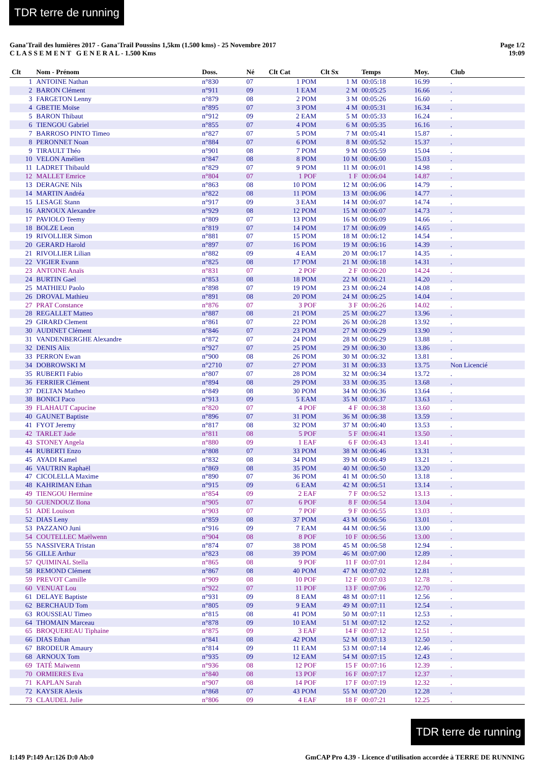TDR terre de running
Gana'Trail des lumières 2017 - Gana'Trail Poussins 1,5km (1.500 kms) - 25 Novembre 2017
C L A S S E M E N T G E N E R A L - 1.500 Kms
Page 1/2
19:09
| Clt | Nom - Prénom | Doss. | Né | Clt Cat | Clt Sx | Temps | Moy. | Club |
| --- | --- | --- | --- | --- | --- | --- | --- | --- |
| 1 | ANTOINE Nathan | n°830 | 07 | 1 POM | 1 M | 00:05:18 | 16.99 | . |
| 2 | BARON Clément | n°911 | 09 | 1 EAM | 2 M | 00:05:25 | 16.66 | . |
| 3 | FARGETON Lenny | n°879 | 08 | 2 POM | 3 M | 00:05:26 | 16.60 | . |
| 4 | GBETIE Moïse | n°895 | 07 | 3 POM | 4 M | 00:05:31 | 16.34 | . |
| 5 | BARON Thibaut | n°912 | 09 | 2 EAM | 5 M | 00:05:33 | 16.24 | . |
| 6 | TIENGOU Gabriel | n°855 | 07 | 4 POM | 6 M | 00:05:35 | 16.16 | . |
| 7 | BARROSO PINTO Timeo | n°827 | 07 | 5 POM | 7 M | 00:05:41 | 15.87 | . |
| 8 | PERONNET Noan | n°884 | 07 | 6 POM | 8 M | 00:05:52 | 15.37 | . |
| 9 | TIRAULT Théo | n°901 | 08 | 7 POM | 9 M | 00:05:59 | 15.04 | . |
| 10 | VELON Amélien | n°847 | 08 | 8 POM | 10 M | 00:06:00 | 15.03 | . |
| 11 | LADRET Thibauld | n°829 | 07 | 9 POM | 11 M | 00:06:01 | 14.98 | . |
| 12 | MALLET Emrice | n°804 | 07 | 1 POF | 1 F | 00:06:04 | 14.87 | . |
| 13 | DERAGNE Nils | n°863 | 08 | 10 POM | 12 M | 00:06:06 | 14.79 | . |
| 14 | MARTIN Andréa | n°822 | 08 | 11 POM | 13 M | 00:06:06 | 14.77 | . |
| 15 | LESAGE Stann | n°917 | 09 | 3 EAM | 14 M | 00:06:07 | 14.74 | . |
| 16 | ARNOUX Alexandre | n°929 | 08 | 12 POM | 15 M | 00:06:07 | 14.73 | . |
| 17 | PAVIOLO Teemy | n°809 | 07 | 13 POM | 16 M | 00:06:09 | 14.66 | . |
| 18 | BOLZE Leon | n°819 | 07 | 14 POM | 17 M | 00:06:09 | 14.65 | . |
| 19 | RIVOLLIER Simon | n°881 | 07 | 15 POM | 18 M | 00:06:12 | 14.54 | . |
| 20 | GERARD Harold | n°897 | 07 | 16 POM | 19 M | 00:06:16 | 14.39 | . |
| 21 | RIVOLLIER Lilian | n°882 | 09 | 4 EAM | 20 M | 00:06:17 | 14.35 | . |
| 22 | VIGIER Evann | n°825 | 08 | 17 POM | 21 M | 00:06:18 | 14.31 | . |
| 23 | ANTOINE Anaïs | n°831 | 07 | 2 POF | 2 F | 00:06:20 | 14.24 | . |
| 24 | BURTIN Gael | n°853 | 08 | 18 POM | 22 M | 00:06:21 | 14.20 | . |
| 25 | MATHIEU Paolo | n°898 | 07 | 19 POM | 23 M | 00:06:24 | 14.08 | . |
| 26 | DROVAL Mathieu | n°891 | 08 | 20 POM | 24 M | 00:06:25 | 14.04 | . |
| 27 | PRAT Constance | n°876 | 07 | 3 POF | 3 F | 00:06:26 | 14.02 | . |
| 28 | REGALLET Matteo | n°887 | 08 | 21 POM | 25 M | 00:06:27 | 13.96 | . |
| 29 | GIRARD Clement | n°861 | 07 | 22 POM | 26 M | 00:06:28 | 13.92 | . |
| 30 | AUDINET Clément | n°846 | 07 | 23 POM | 27 M | 00:06:29 | 13.90 | . |
| 31 | VANDENBERGHE Alexandre | n°872 | 07 | 24 POM | 28 M | 00:06:29 | 13.88 | . |
| 32 | DENIS Alix | n°927 | 07 | 25 POM | 29 M | 00:06:30 | 13.86 | . |
| 33 | PERRON Ewan | n°900 | 08 | 26 POM | 30 M | 00:06:32 | 13.81 | . |
| 34 | DOBROWSKI M | n°2710 | 07 | 27 POM | 31 M | 00:06:33 | 13.75 | Non Licencié |
| 35 | RUBERTI Fabio | n°807 | 07 | 28 POM | 32 M | 00:06:34 | 13.72 | . |
| 36 | FERRIER Clément | n°894 | 08 | 29 POM | 33 M | 00:06:35 | 13.68 | . |
| 37 | DELTAN Matheo | n°849 | 08 | 30 POM | 34 M | 00:06:36 | 13.64 | . |
| 38 | BONICI Paco | n°913 | 09 | 5 EAM | 35 M | 00:06:37 | 13.63 | . |
| 39 | FLAHAUT Capucine | n°820 | 07 | 4 POF | 4 F | 00:06:38 | 13.60 | . |
| 40 | GAUNET Baptiste | n°896 | 07 | 31 POM | 36 M | 00:06:38 | 13.59 | . |
| 41 | FYOT Jeremy | n°817 | 08 | 32 POM | 37 M | 00:06:40 | 13.53 | . |
| 42 | TARLET Jade | n°811 | 08 | 5 POF | 5 F | 00:06:41 | 13.50 | . |
| 43 | STONEY Angela | n°880 | 09 | 1 EAF | 6 F | 00:06:43 | 13.41 | . |
| 44 | RUBERTI Enzo | n°808 | 07 | 33 POM | 38 M | 00:06:46 | 13.31 | . |
| 45 | AYADI Kamel | n°832 | 08 | 34 POM | 39 M | 00:06:49 | 13.21 | . |
| 46 | VAUTRIN Raphaël | n°869 | 08 | 35 POM | 40 M | 00:06:50 | 13.20 | . |
| 47 | CICOLELLA Maxime | n°890 | 07 | 36 POM | 41 M | 00:06:50 | 13.18 | . |
| 48 | KAHRIMAN Ethan | n°915 | 09 | 6 EAM | 42 M | 00:06:51 | 13.14 | . |
| 49 | TIENGOU Hermine | n°854 | 09 | 2 EAF | 7 F | 00:06:52 | 13.13 | . |
| 50 | GUENDOUZ Ilona | n°905 | 07 | 6 POF | 8 F | 00:06:54 | 13.04 | . |
| 51 | ADE Louison | n°903 | 07 | 7 POF | 9 F | 00:06:55 | 13.03 | . |
| 52 | DIAS Leny | n°859 | 08 | 37 POM | 43 M | 00:06:56 | 13.01 | . |
| 53 | PAZZANO Juni | n°916 | 09 | 7 EAM | 44 M | 00:06:56 | 13.00 | . |
| 54 | COUTELLEC Maëlwenn | n°904 | 08 | 8 POF | 10 F | 00:06:56 | 13.00 | . |
| 55 | NASSIVERA Tristan | n°874 | 07 | 38 POM | 45 M | 00:06:58 | 12.94 | . |
| 56 | GILLE Arthur | n°823 | 08 | 39 POM | 46 M | 00:07:00 | 12.89 | . |
| 57 | QUIMINAL Stella | n°865 | 08 | 9 POF | 11 F | 00:07:01 | 12.84 | . |
| 58 | REMOND Clément | n°867 | 08 | 40 POM | 47 M | 00:07:02 | 12.81 | . |
| 59 | PREVOT Camille | n°909 | 08 | 10 POF | 12 F | 00:07:03 | 12.78 | . |
| 60 | VENUAT Lou | n°922 | 07 | 11 POF | 13 F | 00:07:06 | 12.70 | . |
| 61 | DELAYE Baptiste | n°931 | 09 | 8 EAM | 48 M | 00:07:11 | 12.56 | . |
| 62 | BERCHAUD Tom | n°805 | 09 | 9 EAM | 49 M | 00:07:11 | 12.54 | . |
| 63 | ROUSSEAU Timeo | n°815 | 08 | 41 POM | 50 M | 00:07:11 | 12.53 | . |
| 64 | THOMAIN Marceau | n°878 | 09 | 10 EAM | 51 M | 00:07:12 | 12.52 | . |
| 65 | BROQUEREAU Tiphaine | n°875 | 09 | 3 EAF | 14 F | 00:07:12 | 12.51 | . |
| 66 | DIAS Ethan | n°841 | 08 | 42 POM | 52 M | 00:07:13 | 12.50 | . |
| 67 | BRODEUR Amaury | n°814 | 09 | 11 EAM | 53 M | 00:07:14 | 12.46 | . |
| 68 | ARNOUX Tom | n°935 | 09 | 12 EAM | 54 M | 00:07:15 | 12.43 | . |
| 69 | TATÉ Maïwenn | n°936 | 08 | 12 POF | 15 F | 00:07:16 | 12.39 | . |
| 70 | ORMIERES Eva | n°840 | 08 | 13 POF | 16 F | 00:07:17 | 12.37 | . |
| 71 | KAPLAN Sarah | n°907 | 08 | 14 POF | 17 F | 00:07:19 | 12.32 | . |
| 72 | KAYSER Alexis | n°868 | 07 | 43 POM | 55 M | 00:07:20 | 12.28 | . |
| 73 | CLAUDEL Julie | n°806 | 09 | 4 EAF | 18 F | 00:07:21 | 12.25 | . |
TDR terre de running
I:149 P:149 Ar:126 D:0 Ab:0 GmCAP Pro 4.39 - Licence d'utilisation accordée à TERRE DE RUNNING